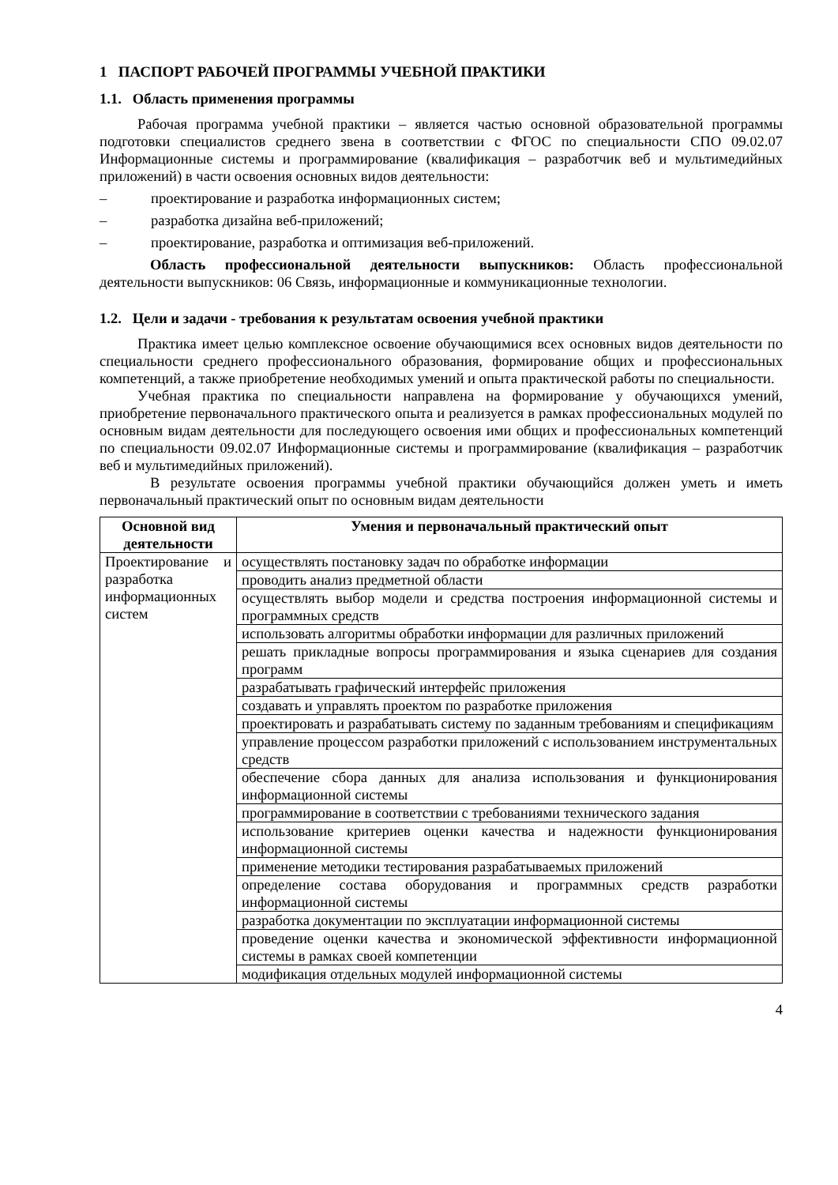1 ПАСПОРТ РАБОЧЕЙ ПРОГРАММЫ УЧЕБНОЙ ПРАКТИКИ
1.1. Область применения программы
Рабочая программа учебной практики – является частью основной образовательной программы подготовки специалистов среднего звена в соответствии с ФГОС по специальности СПО 09.02.07 Информационные системы и программирование (квалификация – разработчик веб и мультимедийных приложений) в части освоения основных видов деятельности:
– проектирование и разработка информационных систем;
– разработка дизайна веб-приложений;
– проектирование, разработка и оптимизация веб-приложений.
Область профессиональной деятельности выпускников: Область профессиональной деятельности выпускников: 06 Связь, информационные и коммуникационные технологии.
1.2. Цели и задачи - требования к результатам освоения учебной практики
Практика имеет целью комплексное освоение обучающимися всех основных видов деятельности по специальности среднего профессионального образования, формирование общих и профессиональных компетенций, а также приобретение необходимых умений и опыта практической работы по специальности.
Учебная практика по специальности направлена на формирование у обучающихся умений, приобретение первоначального практического опыта и реализуется в рамках профессиональных модулей по основным видам деятельности для последующего освоения ими общих и профессиональных компетенций по специальности 09.02.07 Информационные системы и программирование (квалификация – разработчик веб и мультимедийных приложений).
В результате освоения программы учебной практики обучающийся должен уметь и иметь первоначальный практический опыт по основным видам деятельности
| Основной вид деятельности | Умения и первоначальный практический опыт |
| --- | --- |
| Проектирование и разработка информационных систем | осуществлять постановку задач по обработке информации |
| | проводить анализ предметной области |
| | осуществлять выбор модели и средства построения информационной системы и программных средств |
| | использовать алгоритмы обработки информации для различных приложений |
| | решать прикладные вопросы программирования и языка сценариев для создания программ |
| | разрабатывать графический интерфейс приложения |
| | создавать и управлять проектом по разработке приложения |
| | проектировать и разрабатывать систему по заданным требованиям и спецификациям |
| | управление процессом разработки приложений с использованием инструментальных средств |
| | обеспечение сбора данных для анализа использования и функционирования информационной системы |
| | программирование в соответствии с требованиями технического задания |
| | использование критериев оценки качества и надежности функционирования информационной системы |
| | применение методики тестирования разрабатываемых приложений |
| | определение состава оборудования и программных средств разработки информационной системы |
| | разработка документации по эксплуатации информационной системы |
| | проведение оценки качества и экономической эффективности информационной системы в рамках своей компетенции |
| | модификация отдельных модулей информационной системы |
4